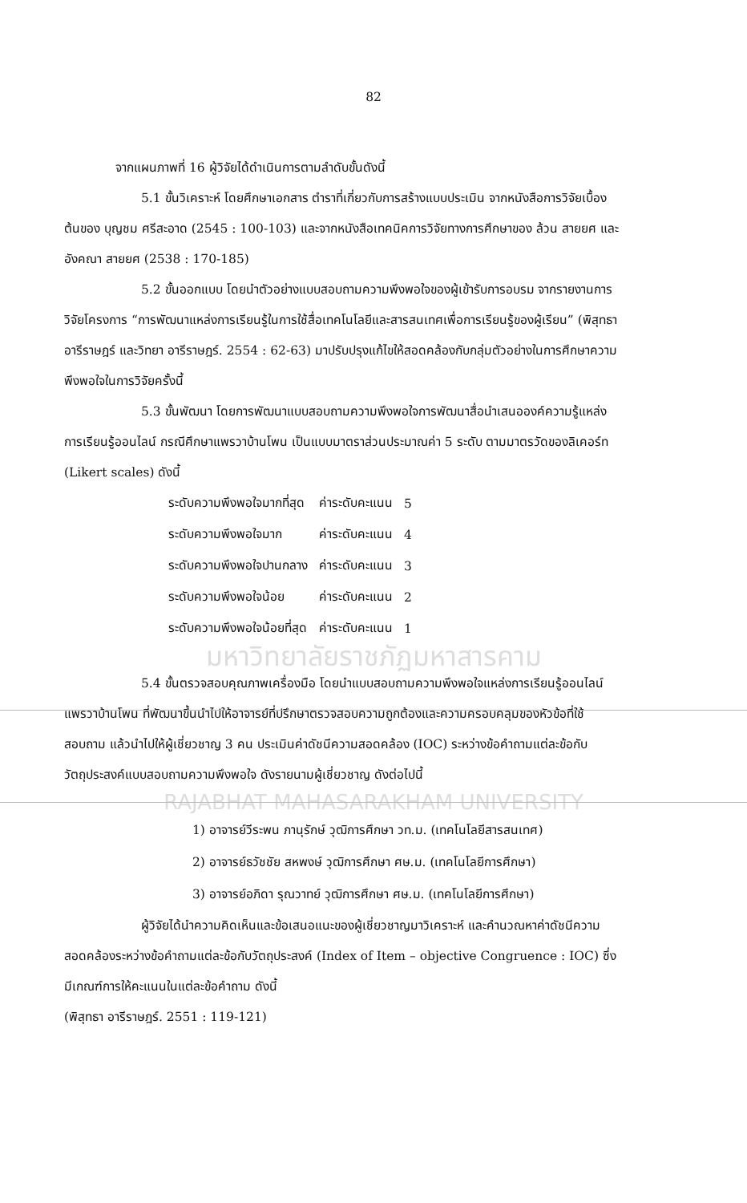82
จากแผนภาพที่ 16 ผู้วิจัยได้ดำเนินการตามลำดับขั้นดังนี้
5.1 ขั้นวิเคราะห์ โดยศึกษาเอกสาร ตำราที่เกี่ยวกับการสร้างแบบประเมิน จากหนังสือการวิจัยเบื้องต้นของ บุญชม ศรีสะอาด (2545 : 100-103) และจากหนังสือเทคนิคการวิจัยทางการศึกษาของ ล้วน สายยศ และอังคณา สายยศ (2538 : 170-185)
5.2 ขั้นออกแบบ โดยนำตัวอย่างแบบสอบถามความพึงพอใจของผู้เข้ารับการอบรม จากรายงานการวิจัยโครงการ “การพัฒนาแหล่งการเรียนรู้ในการใช้สื่อเทคโนโลยีและสารสนเทศเพื่อการเรียนรู้ของผู้เรียน” (พิสุทธา อารีราษฎร์ และวิทยา อารีราษฎร์. 2554 : 62-63) มาปรับปรุงแก้ไขให้สอดคล้องกับกลุ่มตัวอย่างในการศึกษาความพึงพอใจในการวิจัยครั้งนี้
5.3 ขั้นพัฒนา โดยการพัฒนาแบบสอบถามความพึงพอใจการพัฒนาสื่อนำเสนอองค์ความรู้แหล่งการเรียนรู้ออนไลน์ กรณีศึกษาแพรวาบ้านโพน เป็นแบบมาตราส่วนประมาณค่า 5 ระดับ ตามมาตรวัดของลิเคอร์ท (Likert scales) ดังนี้
| ระดับความพึงพอใจมากที่สุด | ค่าระดับคะแนน | 5 |
| ระดับความพึงพอใจมาก | ค่าระดับคะแนน | 4 |
| ระดับความพึงพอใจปานกลาง | ค่าระดับคะแนน | 3 |
| ระดับความพึงพอใจน้อย | ค่าระดับคะแนน | 2 |
| ระดับความพึงพอใจน้อยที่สุด | ค่าระดับคะแนน | 1 |
มหาวิทยาลัยราชภัฏมหาสารคาม
5.4 ขั้นตรวจสอบคุณภาพเครื่องมือ โดยนำแบบสอบถามความพึงพอใจแหล่งการเรียนรู้ออนไลน์แพรวาบ้านโพน ที่พัฒนาขึ้นนำไปให้อาจารย์ที่ปรึกษาตรวจสอบความถูกต้องและความครอบคลุมของหัวข้อที่ใช้สอบถาม แล้วนำไปให้ผู้เชี่ยวชาญ 3 คน ประเมินค่าดัชนีความสอดคล้อง (IOC) ระหว่างข้อคำถามแต่ละข้อกับวัตถุประสงค์แบบสอบถามความพึงพอใจ ดังรายนามผู้เชี่ยวชาญ ดังต่อไปนี้
RAJABHAT MAHASARAKHAM UNIVERSITY
1) อาจารย์วีระพน ภานุรักษ์ วุฒิการศึกษา วท.ม. (เทคโนโลยีสารสนเทศ)
2) อาจารย์ธวัชชัย สหพงษ์ วุฒิการศึกษา ศษ.ม. (เทคโนโลยีการศึกษา)
3) อาจารย์อภิดา รุณวาทย์ วุฒิการศึกษา ศษ.ม. (เทคโนโลยีการศึกษา)
ผู้วิจัยได้นำความคิดเห็นและข้อเสนอแนะของผู้เชี่ยวชาญมาวิเคราะห์ และคำนวณหาค่าดัชนีความสอดคล้องระหว่างข้อคำถามแต่ละข้อกับวัตถุประสงค์ (Index of Item – objective Congruence : IOC) ซึ่งมีเกณฑ์การให้คะแนนในแต่ละข้อคำถาม ดังนี้
(พิสุทธา อารีราษฎร์. 2551 : 119-121)